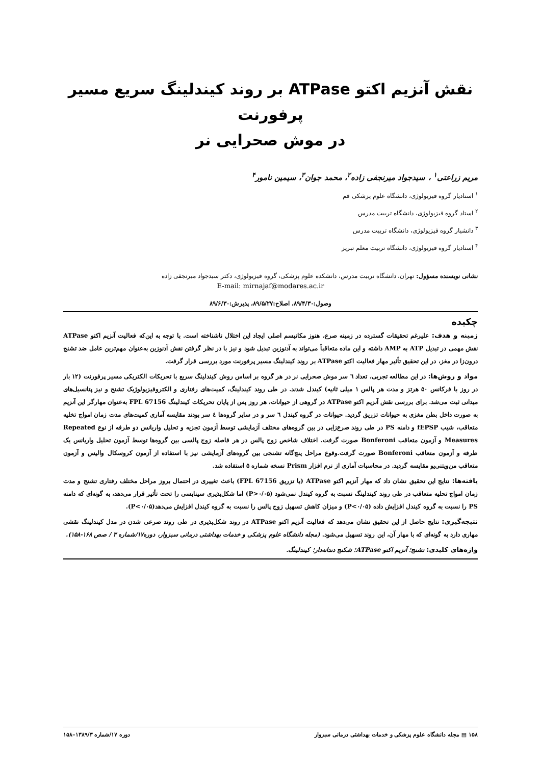نقش آنزیم اکتو ATPase بر روند کیندلینگ سریع مسیر پرفورنت
در موش صحرایی نر
مریم زراعتی<sup>۱</sup> ، سیدجواد میرنجفی زاده<sup>۲</sup>، محمد جوان<sup>۳</sup>، سیمین نامور<sup>۴</sup>
<sup>۱</sup> استادیار گروه فیزیولوژی، دانشگاه علوم پزشکی قم
<sup>۲</sup> استاد گروه فیزیولوژی، دانشگاه تربیت مدرس
<sup>۳</sup> دانشیار گروه فیزیولوژی، دانشگاه تربیت مدرس
<sup>۴</sup> استادیار گروه فیزیولوژی، دانشگاه تربیت معلم تبریز
نشانی نویسنده مسؤول: تهران، دانشگاه تربیت مدرس، دانشکده علوم پزشکی، گروه فیزیولوژی، دکتر سیدجواد میرنجفی زاده
E-mail: mirnajaf@modares.ac.ir
وصول:۸۹/۴/۳۰، اصلاح:۸۹/۵/۲۷، پذیرش:۸۹/۶/۳۰
چکیده
زمینه و هدف: علیرغم تحقیقات گسترده در زمینه صرع، هنوز مکانیسم اصلی ایجاد این اختلال ناشناخته است. با توجه به این‌که فعالیت آنزیم اکتو ATPase نقش مهمی در تبدیل ATP به AMP داشته و این ماده متعاقباً می‌تواند به آدنوزین تبدیل شود و نیز با در نظر گرفتن نقش آدنوزین به‌عنوان مهم‌ترین عامل ضد تشنج درون‌زا در مغز، در این تحقیق تأثیر مهار فعالیت اکتو ATPase بر روند کیندلینگ مسیر پرفورنت مورد بررسی قرار گرفت.
مواد و روش‌ها: در این مطالعه تجربی، تعداد ٦ سر موش صحرایی نر در هر گروه بر اساس روش کیندلینگ سریع با تحریکات الکتریکی مسیر پرفورنت (۱۲ بار در روز با فرکانس ۵۰ هرتز و مدت هر پالس ۱ میلی ثانیه) کیندل شدند. در طی روند کیندلینگ، کمیت‌های رفتاری و الکتروفیزیولوژیک تشنج و نیز پتانسیل‌های میدانی ثبت می‌شد. برای بررسی نقش آنزیم اکتو ATPase در گروهی از حیوانات، هر روز پس از پایان تحریکات کیندلینگ FPL 67156 به‌عنوان مهارگر این آنزیم به صورت داخل بطن مغزی به حیوانات تزریق گردید. حیوانات در گروه کیندل ٦ سر و در سایر گروه‌ها ٤ سر بودند مقایسه آماری کمیت‌های مدت زمان امواج تخلیه متعاقب، شیب fEPSP و دامنه PS در طی روند صرع‌زایی در بین گروه‌های مختلف آزمایشی توسط آزمون تجزیه و تحلیل واریانس دو طرفه از نوع Repeated Measures و آزمون متعاقب Bonferoni صورت گرفت. اختلاف شاخص زوج پالس در هر فاصله زوج پالسی بین گروه‌ها توسط آزمون تحلیل واریانس یک طرفه و آزمون متعاقب Bonferoni صورت گرفت.وقوع مراحل پنج‌گانه تشنجی بین گروه‌های آزمایشی نیز با استفاده از آزمون کروسکال والیس و آزمون متعاقب من‌ویتنی‌یو مقایسه گردید. در محاسبات آماری از نرم افزار Prism نسخه شماره ۵ استفاده شد.
یافته‌ها: نتایج این تحقیق نشان داد که مهار آنزیم اکتو ATPase (با تزریق FPL 67156) باعث تغییری در احتمال بروز مراحل مختلف رفتاری تشنج و مدت زمان امواج تحلیه متعاقب در طی روند کیندلینگ نسبت به گروه کیندل نمی‌شود (P>۰/۰۵) اما شکل‌پذیری سیناپسی را تحت تأثیر قرار می‌دهد، به گونه‌ای که دامنه PS را نسبت به گروه کیندل افزایش داده (P<۰/۰۵) و میزان کاهش تسهیل زوج پالس را نسبت به گروه کیندل افزایش می‌دهد(P<۰/۰۵).
نتیجه‌گیری: نتایج حاصل از این تحقیق نشان می‌دهد که فعالیت آنزیم اکتو ATPase در روند شکل‌پذیری در طی روند صرعی شدن در مدل کیندلینگ نقشی مهاری دارد به گونه‌ای که با مهار آن، این روند تسهیل می‌شود. (مجله دانشگاه علوم پزشکی و خدمات بهداشتی درمانی سبزوار، دوره۱۷/شماره ۳ / صص ۱۶۸-۱۵۸).
واژه‌های کلیدی: تشنج؛ آنزیم اکتو ATPase؛ شکنج دندانه‌دار؛ کیندلینگ.
۱۵۸ ▤ مجله دانشگاه علوم پزشکی و خدمات بهداشتی درمانی سبزوار دوره ۱۷/شماره ۱۳۸۹/۳–۱۵۸